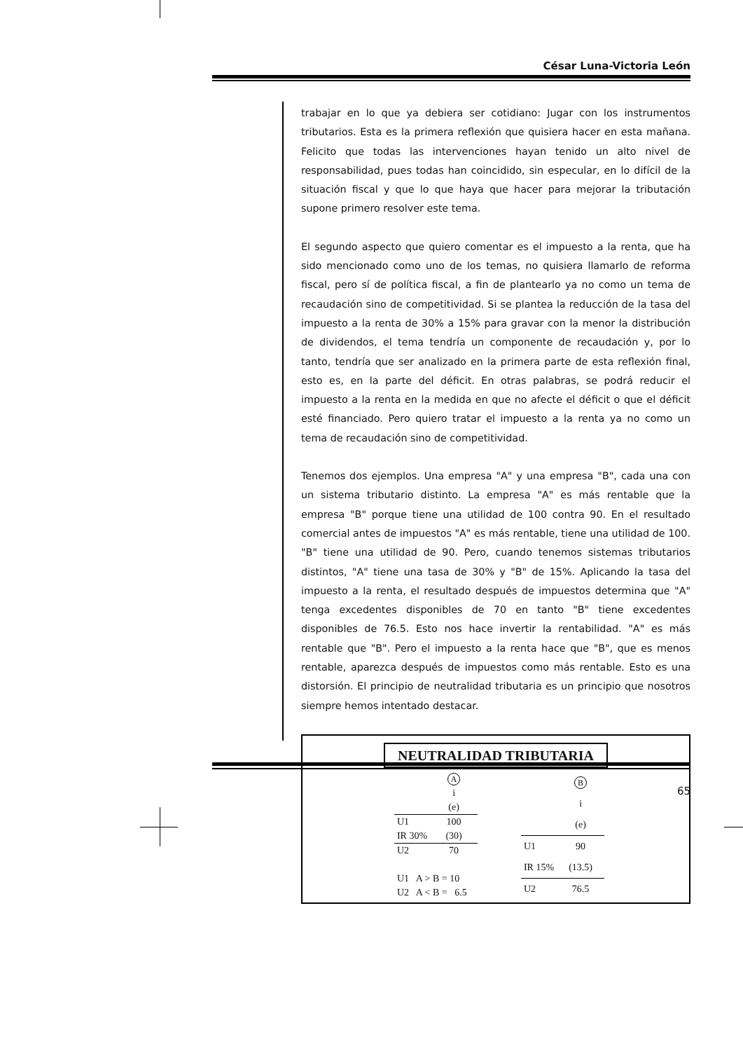César Luna-Victoria León
trabajar en lo que ya debiera ser cotidiano: Jugar con los instrumentos tributarios. Esta es la primera reflexión que quisiera hacer en esta mañana. Felicito que todas las intervenciones hayan tenido un alto nivel de responsabilidad, pues todas han coincidido, sin especular, en lo difícil de la situación fiscal y que lo que haya que hacer para mejorar la tributación supone primero resolver este tema.
El segundo aspecto que quiero comentar es el impuesto a la renta, que ha sido mencionado como uno de los temas, no quisiera llamarlo de reforma fiscal, pero sí de política fiscal, a fin de plantearlo ya no como un tema de recaudación sino de competitividad. Si se plantea la reducción de la tasa del impuesto a la renta de 30% a 15% para gravar con la menor la distribución de dividendos, el tema tendría un componente de recaudación y, por lo tanto, tendría que ser analizado en la primera parte de esta reflexión final, esto es, en la parte del déficit. En otras palabras, se podrá reducir el impuesto a la renta en la medida en que no afecte el déficit o que el déficit esté financiado. Pero quiero tratar el impuesto a la renta ya no como un tema de recaudación sino de competitividad.
Tenemos dos ejemplos. Una empresa "A" y una empresa "B", cada una con un sistema tributario distinto. La empresa "A" es más rentable que la empresa "B" porque tiene una utilidad de 100 contra 90. En el resultado comercial antes de impuestos "A" es más rentable, tiene una utilidad de 100. "B" tiene una utilidad de 90. Pero, cuando tenemos sistemas tributarios distintos, "A" tiene una tasa de 30% y "B" de 15%. Aplicando la tasa del impuesto a la renta, el resultado después de impuestos determina que "A" tenga excedentes disponibles de 70 en tanto "B" tiene excedentes disponibles de 76.5. Esto nos hace invertir la rentabilidad. "A" es más rentable que "B". Pero el impuesto a la renta hace que "B", que es menos rentable, aparezca después de impuestos como más rentable. Esto es una distorsión. El principio de neutralidad tributaria es un principio que nosotros siempre hemos intentado destacar.
NEUTRALIDAD TRIBUTARIA
| | A |
| | i |
| | (e) |
| U1 | 100 |
| IR 30% | (30) |
| U2 | 70 |
| U1 A > B = 10 | |
| U2 A < B = 6.5 | |
| | B |
| | i |
| | (e) |
| U1 | 90 |
| IR 15% | (13.5) |
| U2 | 76.5 |
65